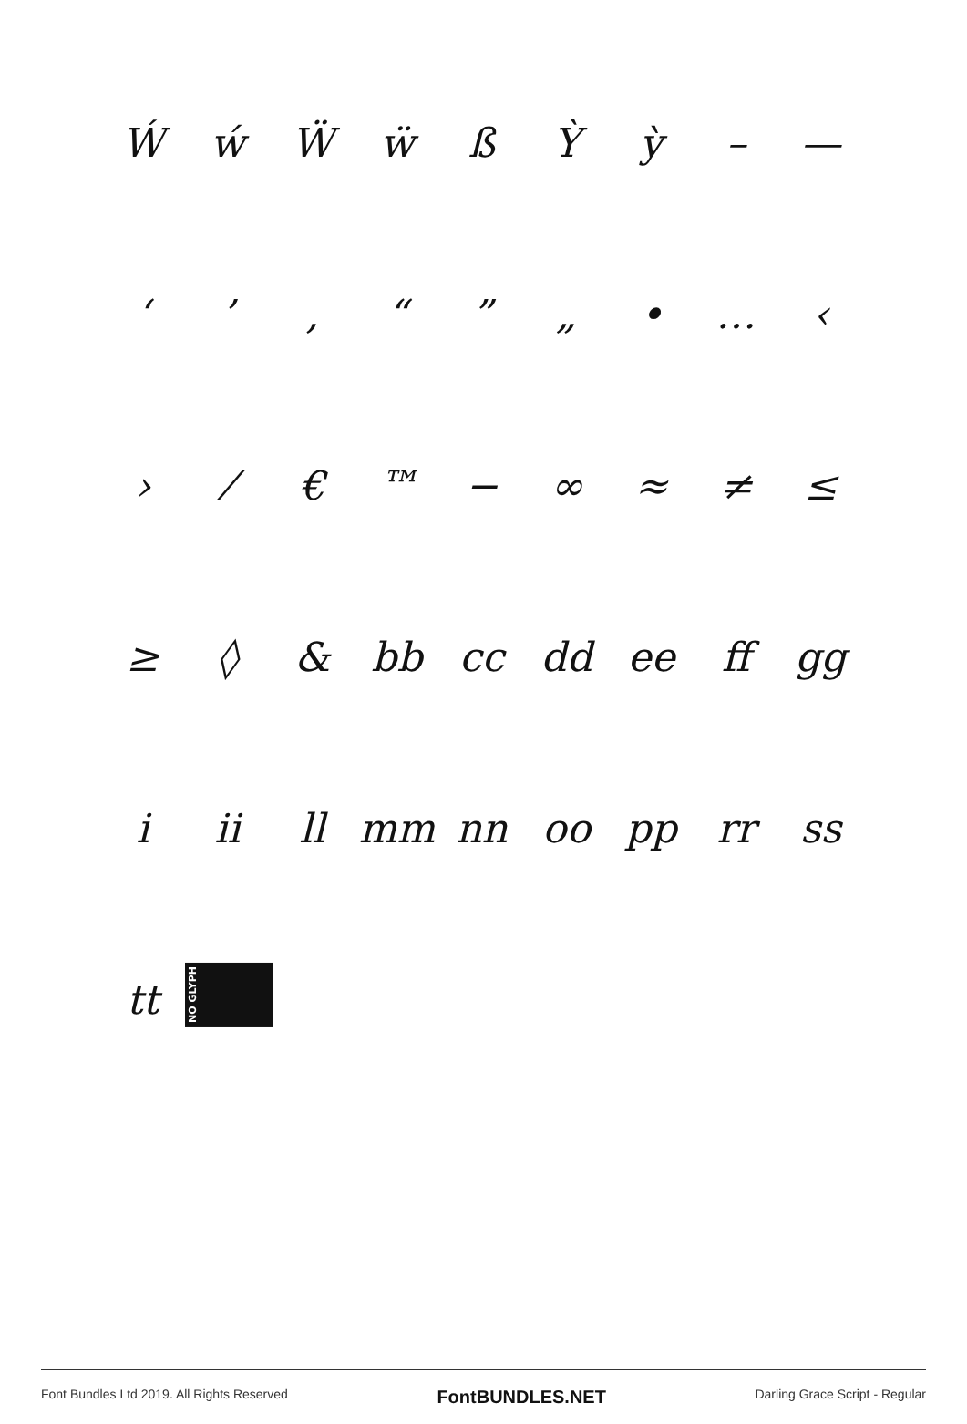ẂẃẄẅßỲỳ – —
‘’ ‚ “” „ • … ‹
› ⁄ € ™ − ∞ ≈ ≠ ≤
≥ ◊ & bb cc dd ee ff gg
i ii ll mm nn oo pp rr ss
tt NO GLYPH
Font Bundles Ltd 2019. All Rights Reserved FontBUNDLES.NET Darling Grace Script - Regular